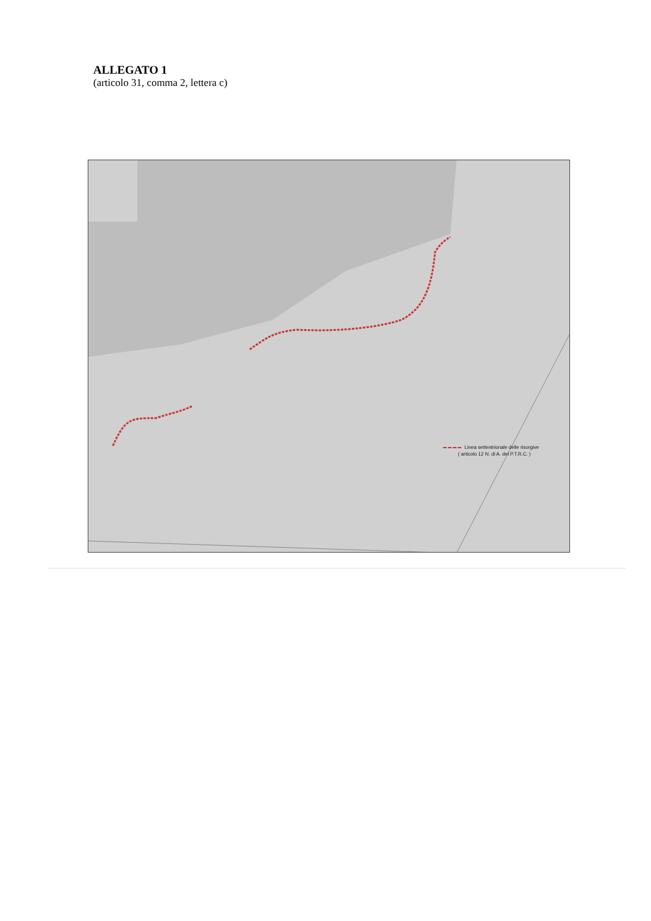ALLEGATO 1
(articolo 31, comma 2, lettera c)
Linea settentrionale delle risorgive
( articolo 12 N. di A. del P.T.R.C. )